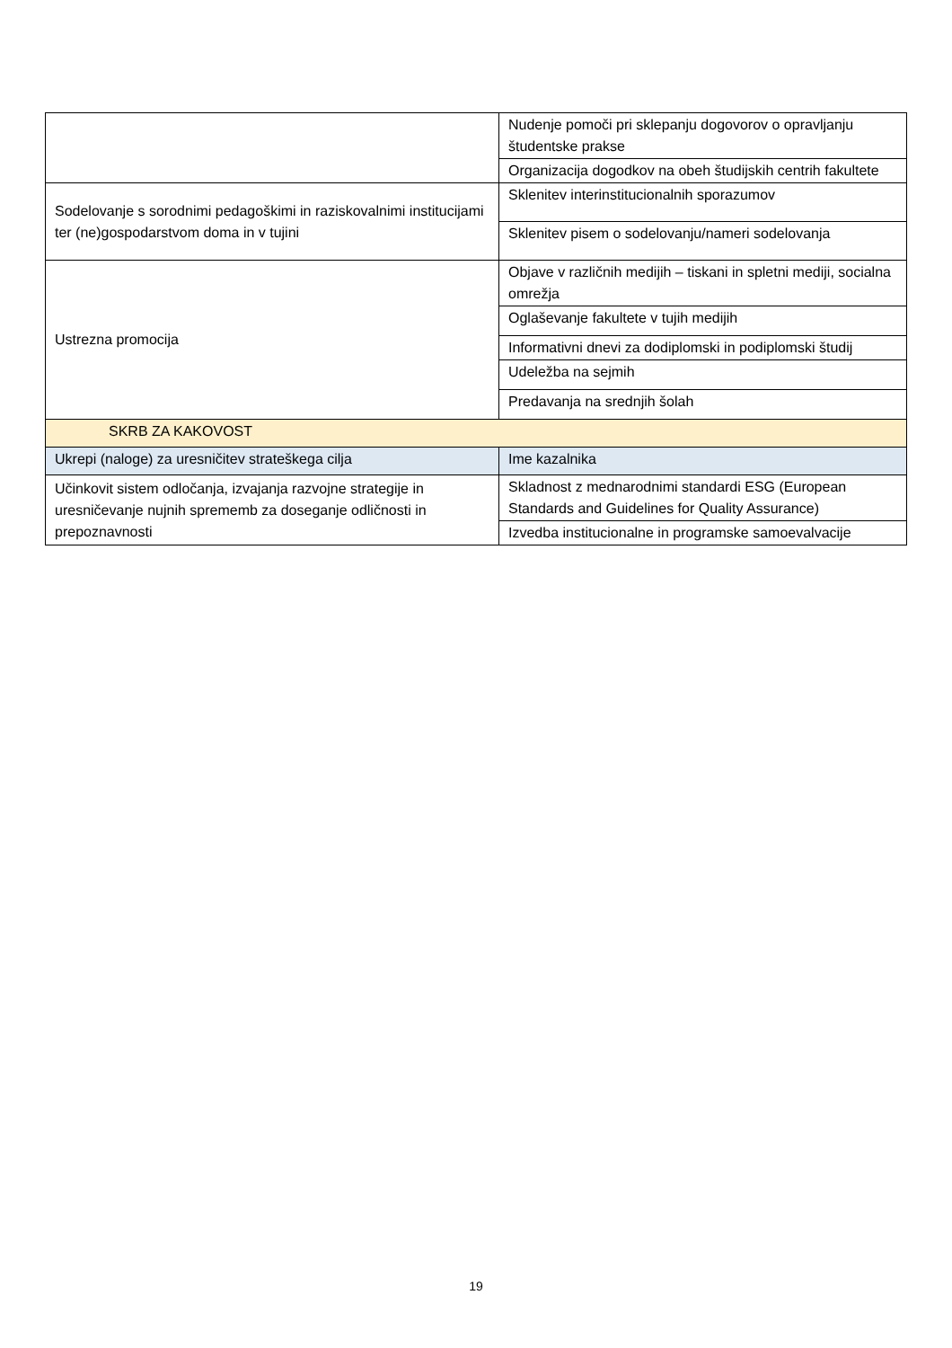| | Nudenje pomoči pri sklepanju dogovorov o opravljanju študentske prakse |
| | Organizacija dogodkov na obeh študijskih centrih fakultete |
| Sodelovanje s sorodnimi pedagoškimi in raziskovalnimi institucijami ter (ne)gospodarstvom doma in v tujini | Sklenitev interinstitucionalnih sporazumov |
| | Sklenitev pisem o sodelovanju/nameri sodelovanja |
| Ustrezna promocija | Objave v različnih medijih – tiskani in spletni mediji, socialna omrežja |
| | Oglaševanje fakultete v tujih medijih |
| | Informativni dnevi za dodiplomski in podiplomski študij |
| | Udeležba na sejmih |
| | Predavanja na srednjih šolah |
| SKRB ZA KAKOVOST | |
| Ukrepi (naloge) za uresničitev strateškega cilja | Ime kazalnika |
| Učinkovit sistem odločanja, izvajanja razvojne strategije in uresničevanje nujnih sprememb za doseganje odličnosti in prepoznavnosti | Skladnost z mednarodnimi standardi ESG (European Standards and Guidelines for Quality Assurance) |
| | Izvedba institucionalne in programske samoevalvacije |
19